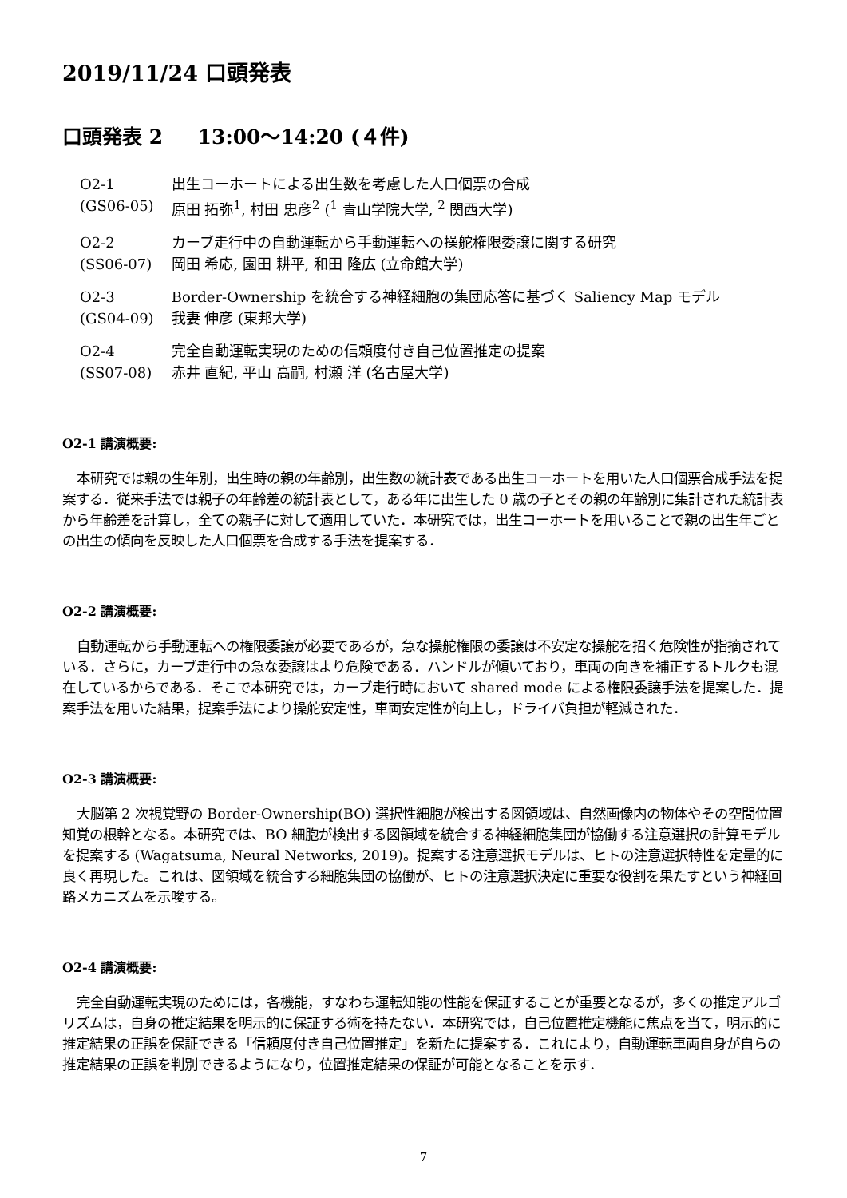2019/11/24 口頭発表
口頭発表 2 13:00〜14:20 (４件)
| O2-1 | 出生コーホートによる出生数を考慮した人口個票の合成 |
| (GS06-05) | 原田 拓弥<sup>1</sup>, 村田 忠彦<sup>2</sup> (<sup>1</sup> 青山学院大学, <sup>2</sup> 関西大学) |
| O2-2 | カーブ走行中の自動運転から手動運転への操舵権限委譲に関する研究 |
| (SS06-07) | 岡田 希応, 園田 耕平, 和田 隆広 (立命館大学) |
| O2-3 | Border-Ownership を統合する神経細胞の集団応答に基づく Saliency Map モデル |
| (GS04-09) | 我妻 伸彦 (東邦大学) |
| O2-4 | 完全自動運転実現のための信頼度付き自己位置推定の提案 |
| (SS07-08) | 赤井 直紀, 平山 高嗣, 村瀬 洋 (名古屋大学) |
O2-1 講演概要:
本研究では親の生年別，出生時の親の年齢別，出生数の統計表である出生コーホートを用いた人口個票合成手法を提案する．従来手法では親子の年齢差の統計表として，ある年に出生した 0 歳の子とその親の年齢別に集計された統計表から年齢差を計算し，全ての親子に対して適用していた．本研究では，出生コーホートを用いることで親の出生年ごとの出生の傾向を反映した人口個票を合成する手法を提案する．
O2-2 講演概要:
自動運転から手動運転への権限委譲が必要であるが，急な操舵権限の委譲は不安定な操舵を招く危険性が指摘されている．さらに，カーブ走行中の急な委譲はより危険である．ハンドルが傾いており，車両の向きを補正するトルクも混在しているからである．そこで本研究では，カーブ走行時において shared mode による権限委譲手法を提案した．提案手法を用いた結果，提案手法により操舵安定性，車両安定性が向上し，ドライバ負担が軽減された．
O2-3 講演概要:
大脳第 2 次視覚野の Border-Ownership(BO) 選択性細胞が検出する図領域は、自然画像内の物体やその空間位置知覚の根幹となる。本研究では、BO 細胞が検出する図領域を統合する神経細胞集団が協働する注意選択の計算モデルを提案する (Wagatsuma, Neural Networks, 2019)。提案する注意選択モデルは、ヒトの注意選択特性を定量的に良く再現した。これは、図領域を統合する細胞集団の協働が、ヒトの注意選択決定に重要な役割を果たすという神経回路メカニズムを示唆する。
O2-4 講演概要:
完全自動運転実現のためには，各機能，すなわち運転知能の性能を保証することが重要となるが，多くの推定アルゴリズムは，自身の推定結果を明示的に保証する術を持たない．本研究では，自己位置推定機能に焦点を当て，明示的に推定結果の正誤を保証できる「信頼度付き自己位置推定」を新たに提案する．これにより，自動運転車両自身が自らの推定結果の正誤を判別できるようになり，位置推定結果の保証が可能となることを示す．
7